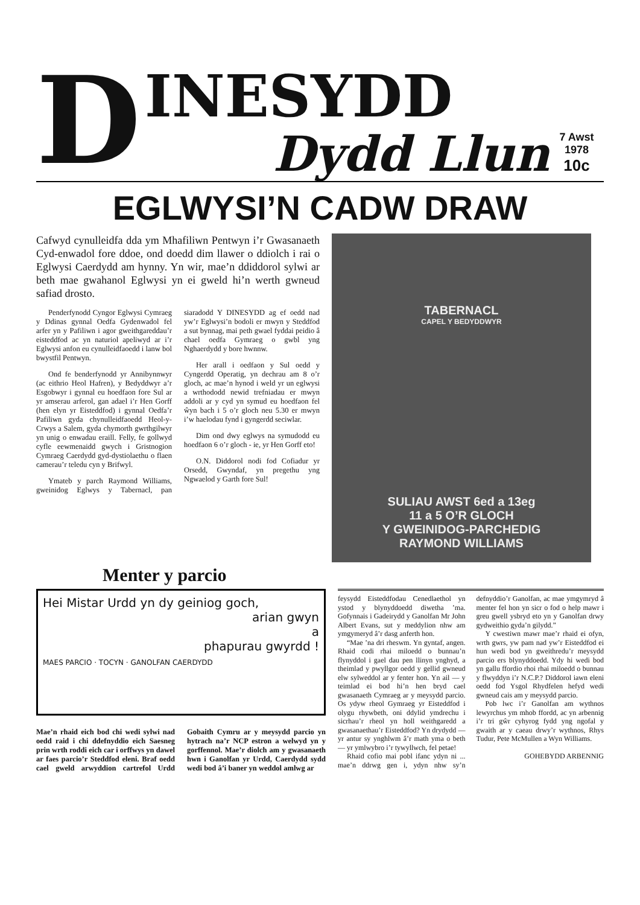D
INESYDD
Dydd Llun
7 Awst
1978
10c
EGLWYSI’N CADW DRAW
Cafwyd cynulleidfa dda ym Mhafiliwn Pentwyn i’r Gwasanaeth Cyd-enwadol fore ddoe, ond doedd dim llawer o ddiolch i rai o Eglwysi Caerdydd am hynny. Yn wir, mae’n ddiddorol sylwi ar beth mae gwahanol Eglwysi yn ei gweld hi’n werth gwneud safiad drosto.
Penderfynodd Cyngor Eglwysi Cymraeg y Ddinas gynnal Oedfa Gydenwadol fel arfer yn y Pafiliwn i agor gweithgareddau’r eisteddfod ac yn naturiol apeliwyd ar i’r Eglwysi anfon eu cynulleid­faoedd i lanw bol bwystfil Pentwyn.
Ond fe benderfynodd yr Annibynnwyr (ac eithrio Heol Hafren), y Bedyddwyr a’r Esgobwyr i gynnal eu hoedfaon fore Sul ar yr amserau arferol, gan adael i’r Hen Gorff (hen elyn yr Eisteddfod) i gynnal Oedfa’r Pafiliwn gyda chynulleidfaoedd Heol-y-Crwys a Salem, gyda chymorth gwrthgilwyr yn unig o enwadau eraill. Felly, fe gollwyd cyfle eewmenaidd gwych i Gristnogion Cymraeg Caerdydd gyd-dystiolaethu o flaen camerau’r teledu cyn y Brifwyl.
Ymateb y parch Raymond Williams, gweinidog Eglwys y Tabernacl, pan siaradodd Y DINESYDD ag ef oedd nad yw’r Eglwysi’n bodoli er mwyn y Steddfod a sut bynnag, mai peth gwael fyddai peidio â chael oedfa Gymraeg o gwbl yng Nghaerdydd y bore hwnnw.
Her arall i oedfaon y Sul oedd y Cyngerdd Operatig, yn dechrau am 8 o’r gloch, ac mae’n hynod i weld yr un eglwysi a wrthododd newid trefniadau er mwyn addoli ar y cyd yn symud eu hoedfaon fel ŵyn bach i 5 o’r gloch neu 5.30 er mwyn i’w haelodau fynd i gyngerdd seciwlar.
Dim ond dwy eglwys na symudodd eu hoedfaon 6 o’r gloch - ie, yr Hen Gorff eto!
O.N. Diddorol nodi fod Cofiadur yr Orsedd, Gwyndaf, yn pregethu yng Ngwaelod y Garth fore Sul!
TABERNACL
CAPEL Y BEDYDDWYR
SULIAU AWST 6ed a 13eg
11 a 5 O’R GLOCH
Y GWEINIDOG-PARCHEDIG
RAYMOND WILLIAMS
Menter y parcio
Hei Mistar Urdd yn dy geiniog goch,
arian gwyn
a
phapurau gwyrdd !
MAES PARCIO · TOCYN · GANOLFAN CAERDYDD
Mae’n rhaid eich bod chi wedi sylwi nad oedd raid i chi ddefnyddio eich Saesneg prin wrth roddi eich car i orffwys yn dawel ar faes parcio’r Steddfod eleni. Braf oedd cael gweld arwyddion cartrefol Urdd Gobaith Cymru ar y meysydd parcio yn hytrach na’r NCP estron a welwyd yn y gorffennol. Mae’r diolch am y gwasanaeth hwn i Ganolfan yr Urdd, Caerdydd sydd wedi bod â’i baner yn weddol amlwg ar
feysydd Eisteddfodau Cenedlaethol yn ystod y blynyddoedd diwetha ’ma. Gofynnais i Gadeirydd y Ganolfan Mr John Albert Evans, sut y meddylion nhw am ymgymeryd â’r dasg anferth hon.
“Mae ’na dri rheswm. Yn gyntaf, angen. Rhaid codi rhai miloedd o bunnau’n flynyddol i gael dau pen llinyn ynghyd, a theimlad y pwyllgor oedd y gellid gwneud elw sylweddol ar y fenter hon. Yn ail — y teimlad ei bod hi’n hen bryd cael gwasanaeth Cymraeg ar y meysydd parcio. Os ydyw rheol Gymraeg yr Eisteddfod i olygu rhywbeth, oni ddylid ymdrechu i sicrhau’r rheol yn holl weithgaredd a gwasanaethau’r Eisteddfod? Yn drydydd — yr antur sy ynghlwm â’r math yma o beth — yr ymlwybro i’r tywyllwch, fel petae!
Rhaid cofio mai pobl ifanc ydyn ni ... mae’n ddrwg gen i, ydyn nhw sy’n defnyddio’r Ganolfan, ac mae ymgymryd â menter fel hon yn sicr o fod o help mawr i greu gwell ysbryd eto yn y Ganolfan drwy gydweithio gyda’n gilydd.”
Y cwestiwn mawr mae’r rhaid ei ofyn, wrth gwrs, yw pam nad yw’r Eisteddfod ei hun wedi bod yn gweithredu’r meysydd parcio ers blynyddoedd. Ydy hi wedi bod yn gallu ffordio rhoi rhai miloedd o bunnau y flwyddyn i’r N.C.P.? Diddorol iawn eleni oedd fod Ysgol Rhydfelen hefyd wedi gwneud cais am y meysydd parcio.
Pob lwc i’r Ganolfan am wythnos lewyrchus ym mhob ffordd, ac yn arbennig i’r tri gŵr cyhyrog fydd yng ngofal y gwaith ar y caeau drwy’r wythnos, Rhys Tudur, Pete McMullen a Wyn Williams.
GOHEBYDD ARBENNIG